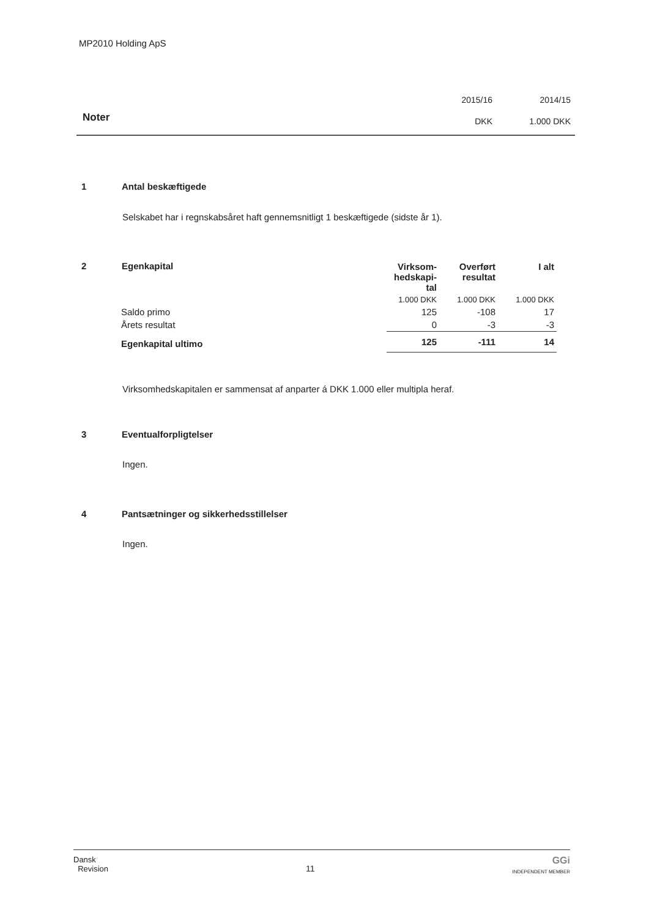MP2010 Holding ApS
Noter
2015/16 2014/15
DKK 1.000 DKK
1 Antal beskæftigede
Selskabet har i regnskabsåret haft gennemsnitligt 1 beskæftigede (sidste år 1).
2 Egenkapital
| | Virksom- hedskapi- tal | Overført resultat | I alt |
| | 1.000 DKK | 1.000 DKK | 1.000 DKK |
| Saldo primo | 125 | -108 | 17 |
| Årets resultat | 0 | -3 | -3 |
| Egenkapital ultimo | 125 | -111 | 14 |
Virksomhedskapitalen er sammensat af anparter á DKK 1.000 eller multipla heraf.
3 Eventualforpligtelser
Ingen.
4 Pantsætninger og sikkerhedsstillelser
Ingen.
Dansk
Revision 11 GGi
INDEPENDENT MEMBER